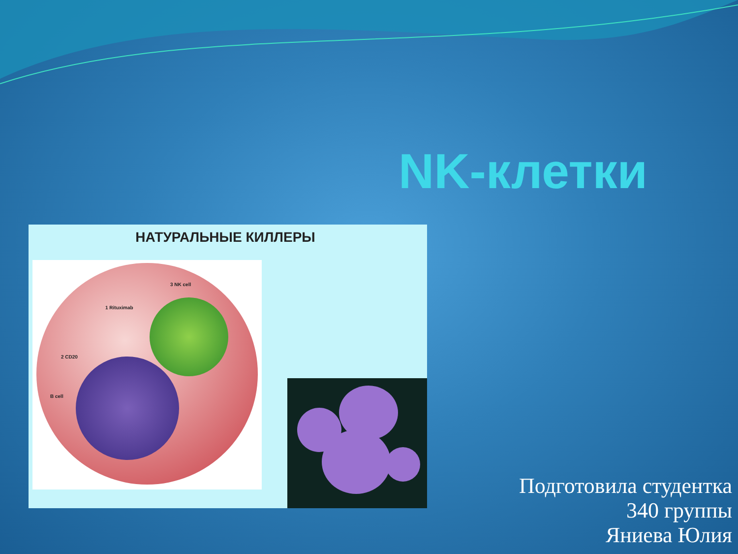NK-клетки
НАТУРАЛЬНЫЕ КИЛЛЕРЫ
3 NK cell
1 Rituximab
2 CD20
B cell
Подготовила студентка
340 группы
Яниева Юлия